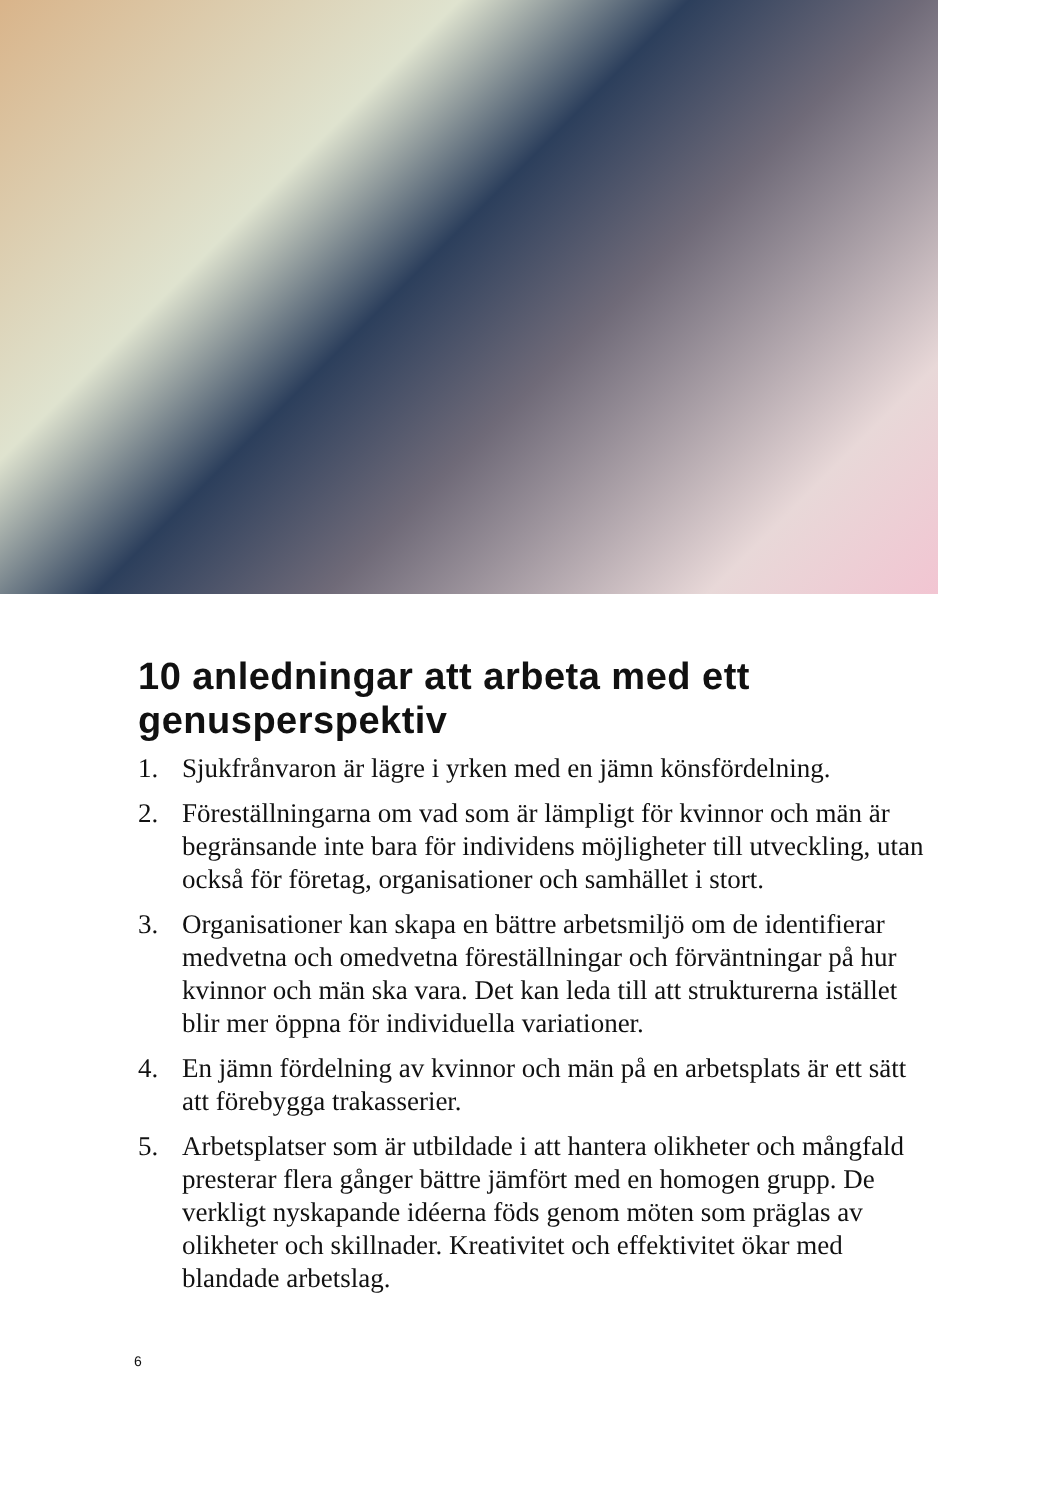10 anledningar att arbeta med ett genusperspektiv
1. Sjukfrånvaron är lägre i yrken med en jämn könsfördelning.
2. Föreställningarna om vad som är lämpligt för kvinnor och män är begränsande inte bara för individens möjligheter till utveckling, utan också för företag, organisationer och samhället i stort.
3. Organisationer kan skapa en bättre arbetsmiljö om de identifierar medvetna och omedvetna föreställningar och förväntningar på hur kvinnor och män ska vara. Det kan leda till att strukturerna istället blir mer öppna för individuella variationer.
4. En jämn fördelning av kvinnor och män på en arbetsplats är ett sätt att förebygga trakasserier.
5. Arbetsplatser som är utbildade i att hantera olikheter och mångfald presterar flera gånger bättre jämfört med en homogen grupp. De verkligt nyskapande idéerna föds genom möten som präglas av olikheter och skillnader. Kreativitet och effektivitet ökar med blandade arbetslag.
6